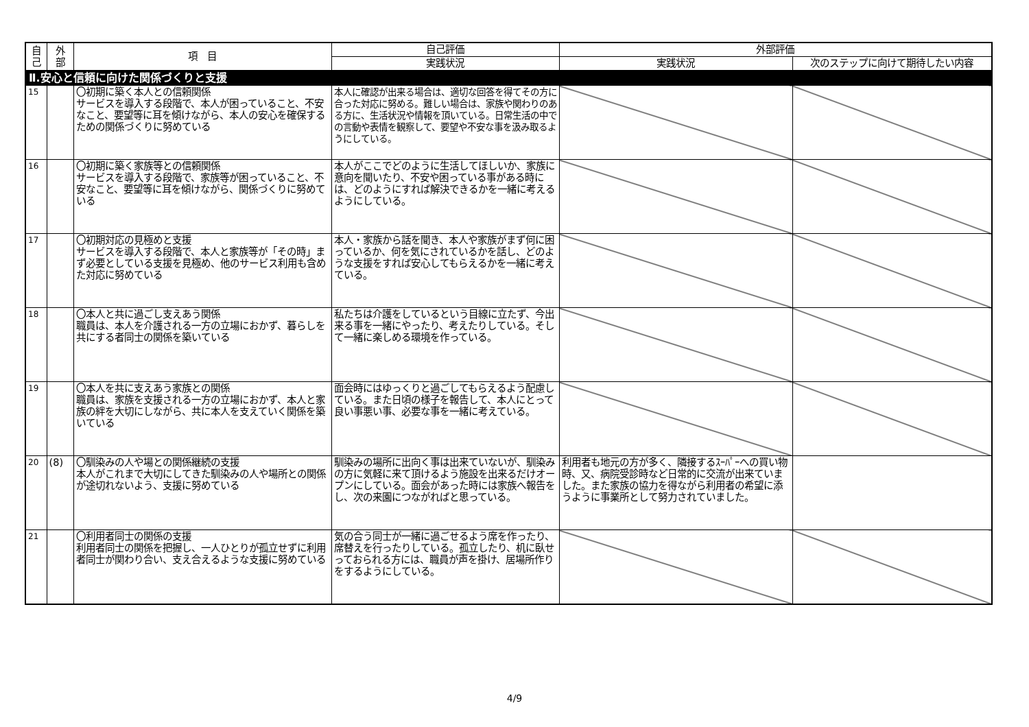| 自 己 | 外 部 | 項 目 | 自己評価 | 外部評価 | |
| --- | --- | --- | --- | --- | --- |
| | | | 実践状況 | 実践状況 | 次のステップに向けて期待したい内容 |
| Ⅱ.安心と信頼に向けた関係づくりと支援 | | | | | |
| 15 | | 〇初期に築く本人との信頼関係 サービスを導入する段階で、本人が困っていること、不安なこと、要望等に耳を傾けながら、本人の安心を確保するための関係づくりに努めている | 本人に確認が出来る場合は、適切な回答を得てその方に合った対応に努める。難しい場合は、家族や関わりのある方に、生活状況や情報を頂いている。日常生活の中での言動や表情を観察して、要望や不安な事を汲み取るようにしている。 | | |
| 16 | | 〇初期に築く家族等との信頼関係 サービスを導入する段階で、家族等が困っていること、不安なこと、要望等に耳を傾けながら、関係づくりに努めている | 本人がここでどのように生活してほしいか、家族に意向を聞いたり、不安や困っている事がある時には、どのようにすれば解決できるかを一緒に考えるようにしている。 | | |
| 17 | | 〇初期対応の見極めと支援 サービスを導入する段階で、本人と家族等が「その時」まず必要としている支援を見極め、他のサービス利用も含めた対応に努めている | 本人・家族から話を聞き、本人や家族がまず何に困っているか、何を気にされているかを話し、どのような支援をすれば安心してもらえるかを一緒に考えている。 | | |
| 18 | | 〇本人と共に過ごし支えあう関係 職員は、本人を介護される一方の立場におかず、暮らしを共にする者同士の関係を築いている | 私たちは介護をしているという目線に立たず、今出来る事を一緒にやったり、考えたりしている。そして一緒に楽しめる環境を作っている。 | | |
| 19 | | 〇本人を共に支えあう家族との関係 職員は、家族を支援される一方の立場におかず、本人と家族の絆を大切にしながら、共に本人を支えていく関係を築いている | 面会時にはゆっくりと過ごしてもらえるよう配慮している。また日頃の様子を報告して、本人にとって良い事悪い事、必要な事を一緒に考えている。 | | |
| 20 | (8) | 〇馴染みの人や場との関係継続の支援 本人がこれまで大切にしてきた馴染みの人や場所との関係が途切れないよう、支援に努めている | 馴染みの場所に出向く事は出来ていないが、馴染みの方に気軽に来て頂けるよう施設を出来るだけオープンにしている。面会があった時には家族へ報告をし、次の来園につながればと思っている。 | 利用者も地元の方が多く、隣接するｽｰﾊﾟｰへの買い物時、又、病院受診時など日常的に交流が出来ていました。また家族の協力を得ながら利用者の希望に添うように事業所として努力されていました。 | |
| 21 | | 〇利用者同士の関係の支援 利用者同士の関係を把握し、一人ひとりが孤立せずに利用者同士が関わり合い、支え合えるような支援に努めている | 気の合う同士が一緒に過ごせるよう席を作ったり、席替えを行ったりしている。孤立したり、机に臥せっておられる方には、職員が声を掛け、居場所作りをするようにしている。 | | |
4/9